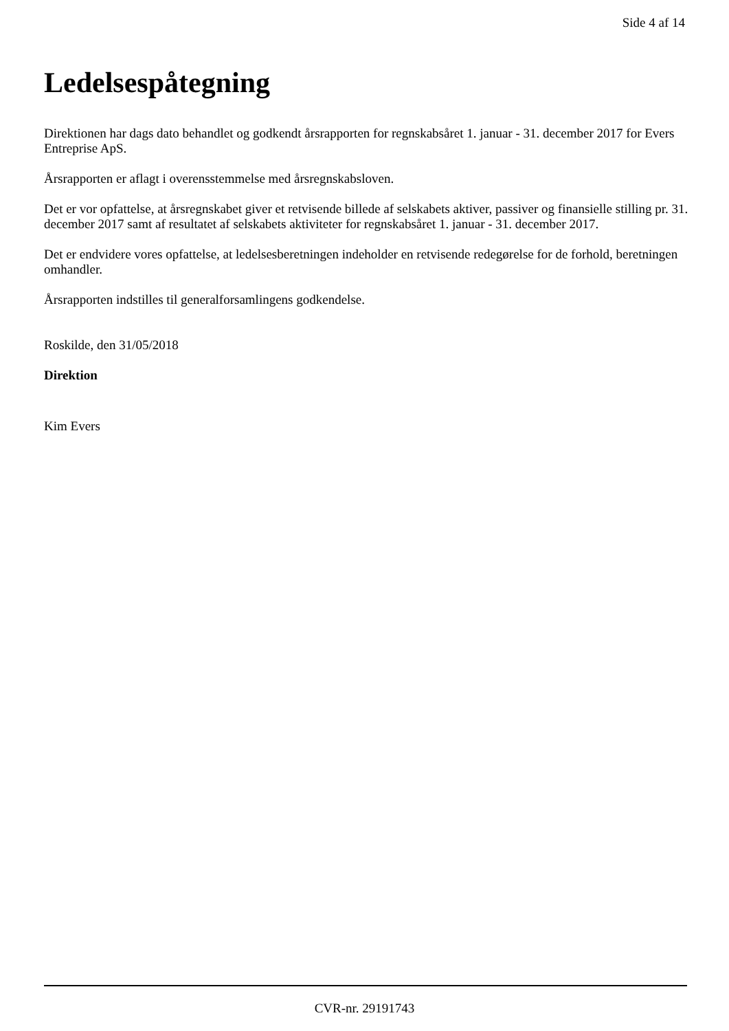Side 4 af 14
Ledelsespåtegning
Direktionen har dags dato behandlet og godkendt årsrapporten for regnskabsåret 1. januar - 31. december 2017 for Evers Entreprise ApS.
Årsrapporten er aflagt i overensstemmelse med årsregnskabsloven.
Det er vor opfattelse, at årsregnskabet giver et retvisende billede af selskabets aktiver, passiver og finansielle stilling pr. 31. december 2017 samt af resultatet af selskabets aktiviteter for regnskabsåret 1. januar - 31. december 2017.
Det er endvidere vores opfattelse, at ledelsesberetningen indeholder en retvisende redegørelse for de forhold, beretningen omhandler.
Årsrapporten indstilles til generalforsamlingens godkendelse.
Roskilde, den 31/05/2018
Direktion
Kim Evers
CVR-nr. 29191743